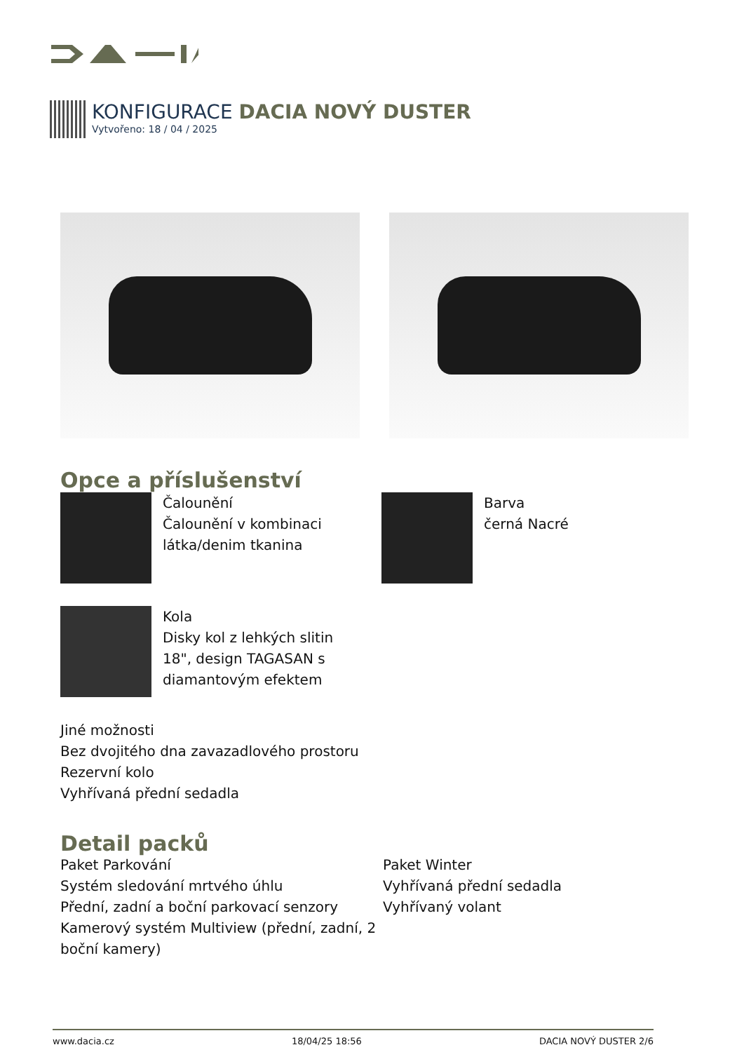KONFIGURACE DACIA NOVÝ DUSTER
Vytvořeno: 18 / 04 / 2025
Opce a příslušenství
Čalounění
Čalounění v kombinaci
látka/denim tkanina
Barva
černá Nacré
Kola
Disky kol z lehkých slitin
18", design TAGASAN s
diamantovým efektem
Jiné možnosti
Bez dvojitého dna zavazadlového prostoru
Rezervní kolo
Vyhřívaná přední sedadla
Detail packů
Paket Parkování
Systém sledování mrtvého úhlu
Přední, zadní a boční parkovací senzory
Kamerový systém Multiview (přední, zadní, 2 boční kamery)
Paket Winter
Vyhřívaná přední sedadla
Vyhřívaný volant
www.dacia.cz 18/04/25 18:56 DACIA NOVÝ DUSTER 2/6